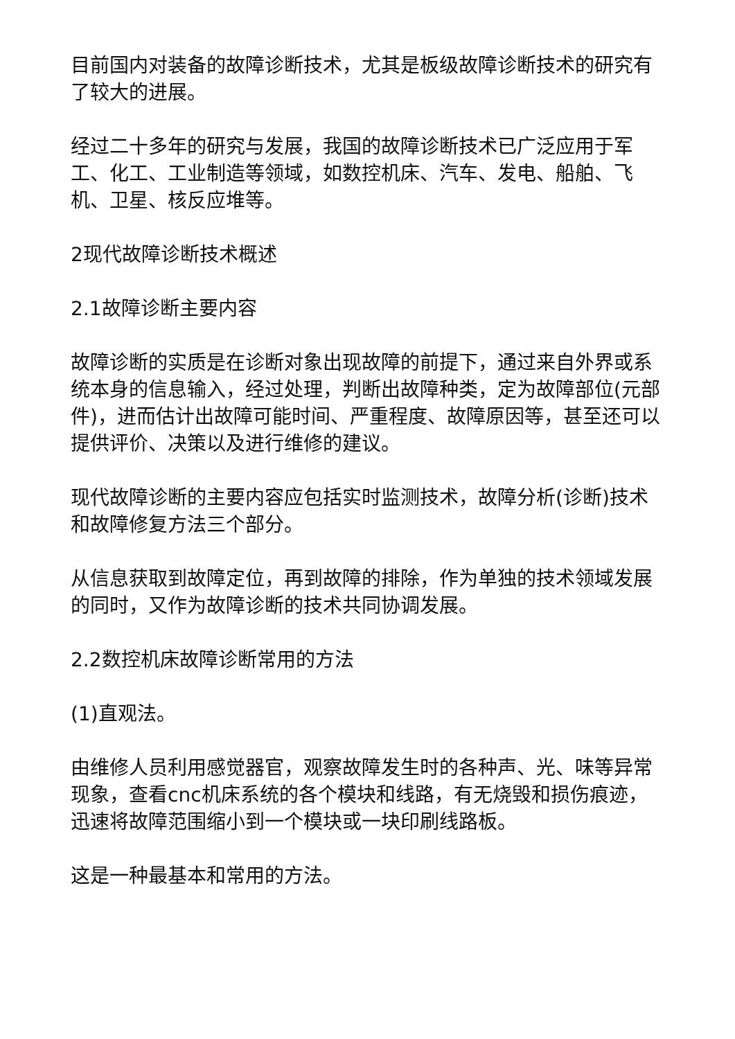目前国内对装备的故障诊断技术，尤其是板级故障诊断技术的研究有了较大的进展。
经过二十多年的研究与发展，我国的故障诊断技术已广泛应用于军工、化工、工业制造等领域，如数控机床、汽车、发电、船舶、飞机、卫星、核反应堆等。
2现代故障诊断技术概述
2.1故障诊断主要内容
故障诊断的实质是在诊断对象出现故障的前提下，通过来自外界或系统本身的信息输入，经过处理，判断出故障种类，定为故障部位(元部件)，进而估计出故障可能时间、严重程度、故障原因等，甚至还可以提供评价、决策以及进行维修的建议。
现代故障诊断的主要内容应包括实时监测技术，故障分析(诊断)技术和故障修复方法三个部分。
从信息获取到故障定位，再到故障的排除，作为单独的技术领域发展的同时，又作为故障诊断的技术共同协调发展。
2.2数控机床故障诊断常用的方法
(1)直观法。
由维修人员利用感觉器官，观察故障发生时的各种声、光、味等异常现象，查看cnc机床系统的各个模块和线路，有无烧毁和损伤痕迹，迅速将故障范围缩小到一个模块或一块印刷线路板。
这是一种最基本和常用的方法。